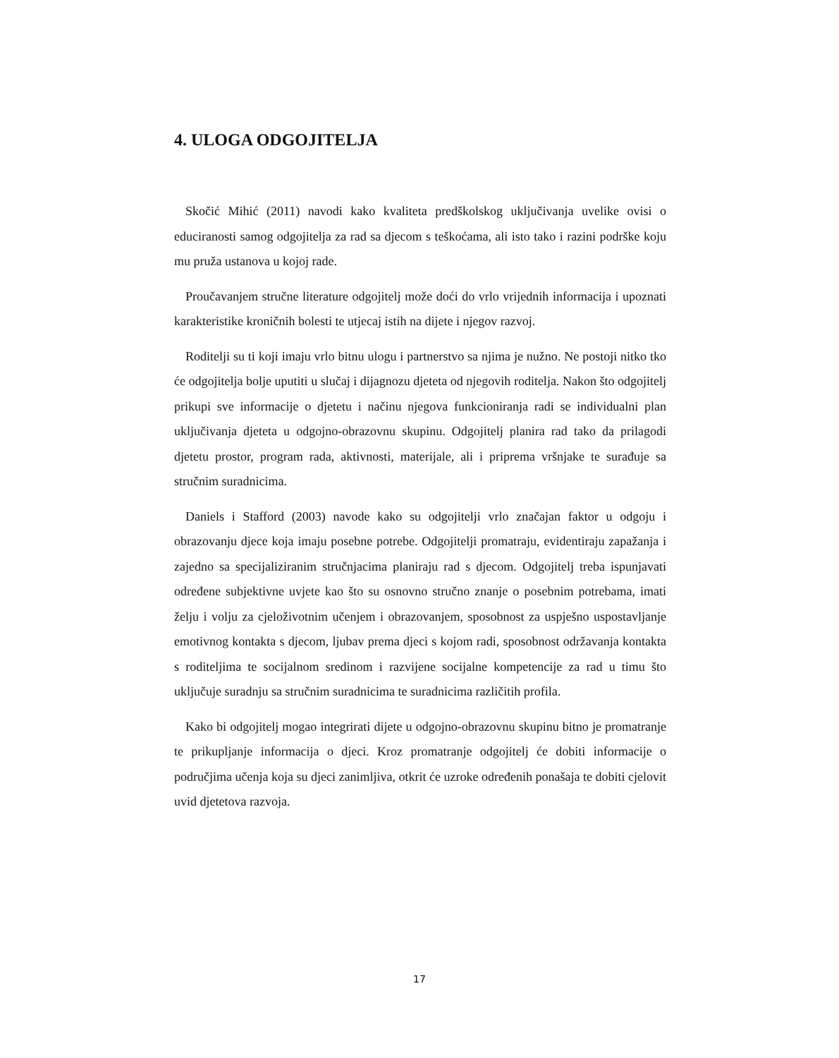4. ULOGA ODGOJITELJA
Skočić Mihić (2011) navodi kako kvaliteta predškolskog uključivanja uvelike ovisi o educiranosti samog odgojitelja za rad sa djecom s teškoćama, ali isto tako i razini podrške koju mu pruža ustanova u kojoj rade.
Proučavanjem stručne literature odgojitelj može doći do vrlo vrijednih informacija i upoznati karakteristike kroničnih bolesti te utjecaj istih na dijete i njegov razvoj.
Roditelji su ti koji imaju vrlo bitnu ulogu i partnerstvo sa njima je nužno. Ne postoji nitko tko će odgojitelja bolje uputiti u slučaj i dijagnozu djeteta od njegovih roditelja. Nakon što odgojitelj prikupi sve informacije o djetetu i načinu njegova funkcioniranja radi se individualni plan uključivanja djeteta u odgojno-obrazovnu skupinu. Odgojitelj planira rad tako da prilagodi djetetu prostor, program rada, aktivnosti, materijale, ali i priprema vršnjake te surađuje sa stručnim suradnicima.
Daniels i Stafford (2003) navode kako su odgojitelji vrlo značajan faktor u odgoju i obrazovanju djece koja imaju posebne potrebe. Odgojitelji promatraju, evidentiraju zapažanja i zajedno sa specijaliziranim stručnjacima planiraju rad s djecom. Odgojitelj treba ispunjavati određene subjektivne uvjete kao što su osnovno stručno znanje o posebnim potrebama, imati želju i volju za cjeloživotnim učenjem i obrazovanjem, sposobnost za uspješno uspostavljanje emotivnog kontakta s djecom, ljubav prema djeci s kojom radi, sposobnost održavanja kontakta s roditeljima te socijalnom sredinom i razvijene socijalne kompetencije za rad u timu što uključuje suradnju sa stručnim suradnicima te suradnicima različitih profila.
Kako bi odgojitelj mogao integrirati dijete u odgojno-obrazovnu skupinu bitno je promatranje te prikupljanje informacija o djeci. Kroz promatranje odgojitelj će dobiti informacije o područjima učenja koja su djeci zanimljiva, otkrit će uzroke određenih ponašaja te dobiti cjelovit uvid djetetova razvoja.
17